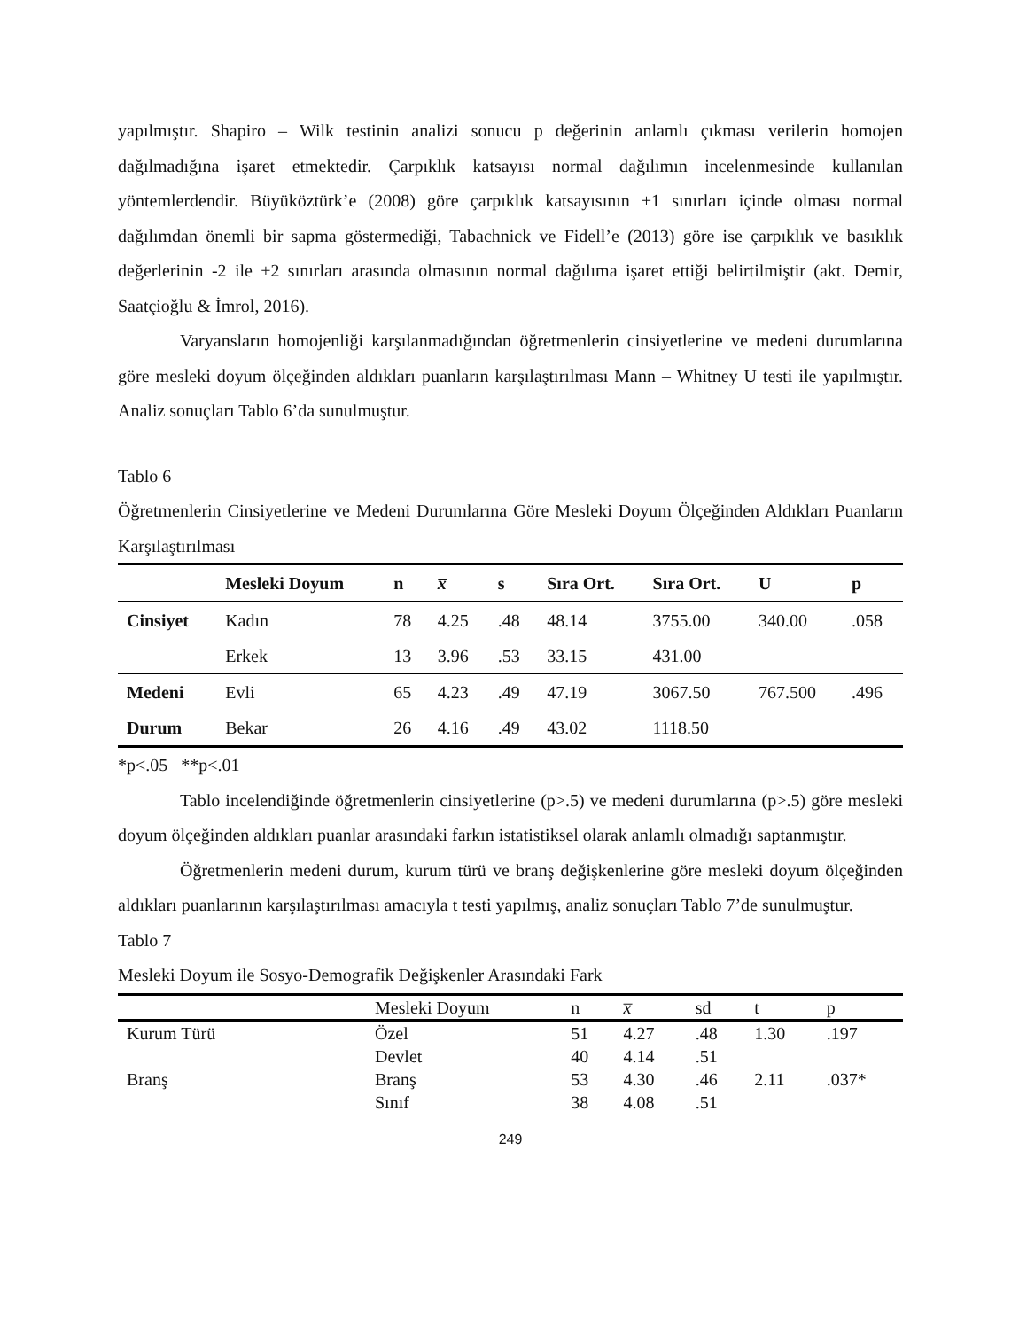yapılmıştır. Shapiro – Wilk testinin analizi sonucu p değerinin anlamlı çıkması verilerin homojen dağılmadığına işaret etmektedir. Çarpıklık katsayısı normal dağılımın incelenmesinde kullanılan yöntemlerdendir. Büyüköztürk’e (2008) göre çarpıklık katsayısının ±1 sınırları içinde olması normal dağılımdan önemli bir sapma göstermediği, Tabachnick ve Fidell’e (2013) göre ise çarpıklık ve basıklık değerlerinin -2 ile +2 sınırları arasında olmasının normal dağılıma işaret ettiği belirtilmiştir (akt. Demir, Saatçioğlu & İmrol, 2016).
Varyansların homojenliği karşılanmadığından öğretmenlerin cinsiyetlerine ve medeni durumlarına göre mesleki doyum ölçeğinden aldıkları puanların karşılaştırılması Mann – Whitney U testi ile yapılmıştır. Analiz sonuçları Tablo 6’da sunulmuştur.
Tablo 6
Öğretmenlerin Cinsiyetlerine ve Medeni Durumlarına Göre Mesleki Doyum Ölçeğinden Aldıkları Puanların Karşılaştırılması
| | Mesleki Doyum | n | x̅ | s | Sıra Ort. | Sıra Ort. | U | p |
| --- | --- | --- | --- | --- | --- | --- | --- | --- |
| Cinsiyet | Kadın | 78 | 4.25 | .48 | 48.14 | 3755.00 | 340.00 | .058 |
| | Erkek | 13 | 3.96 | .53 | 33.15 | 431.00 | | |
| Medeni | Evli | 65 | 4.23 | .49 | 47.19 | 3067.50 | 767.500 | .496 |
| Durum | Bekar | 26 | 4.16 | .49 | 43.02 | 1118.50 | | |
*p<.05 **p<.01
Tablo incelendiğinde öğretmenlerin cinsiyetlerine (p>.5) ve medeni durumlarına (p>.5) göre mesleki doyum ölçeğinden aldıkları puanlar arasındaki farkın istatistiksel olarak anlamlı olmadığı saptanmıştır.
Öğretmenlerin medeni durum, kurum türü ve branş değişkenlerine göre mesleki doyum ölçeğinden aldıkları puanlarının karşılaştırılması amacıyla t testi yapılmış, analiz sonuçları Tablo 7’de sunulmuştur.
Tablo 7
Mesleki Doyum ile Sosyo-Demografik Değişkenler Arasındaki Fark
| | Mesleki Doyum | n | x̅ | sd | t | p |
| Kurum Türü | Özel | 51 | 4.27 | .48 | 1.30 | .197 |
| | Devlet | 40 | 4.14 | .51 | | |
| Branş | Branş | 53 | 4.30 | .46 | 2.11 | .037* |
| | Sınıf | 38 | 4.08 | .51 | | |
249